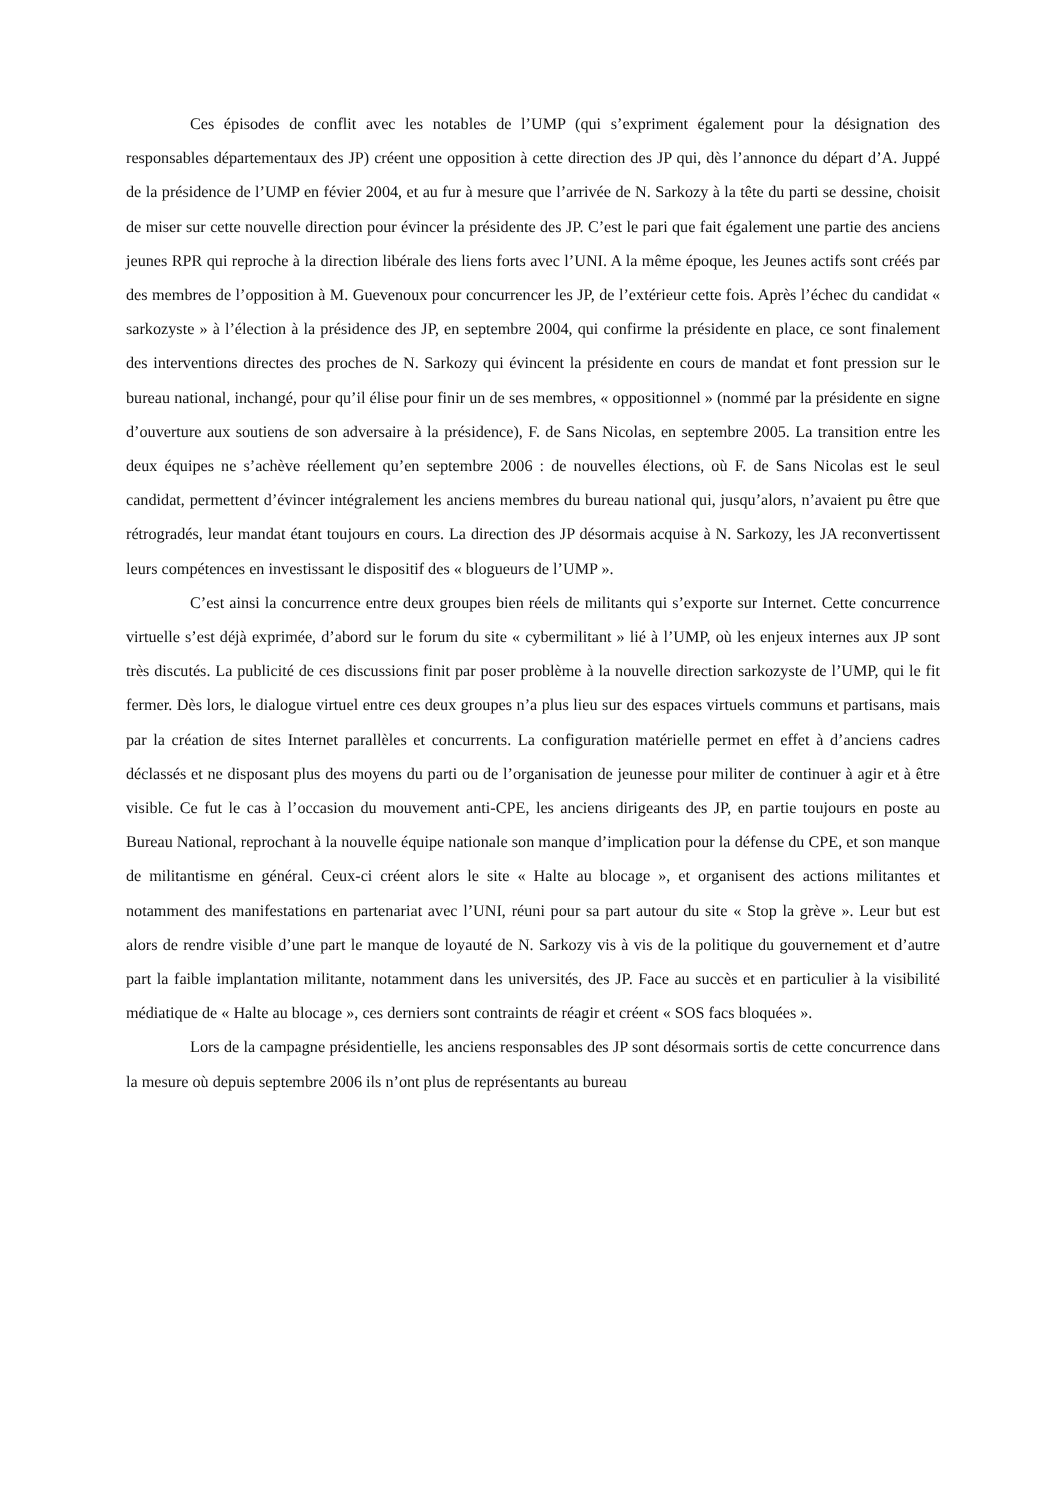Ces épisodes de conflit avec les notables de l’UMP (qui s’expriment également pour la désignation des responsables départementaux des JP) créent une opposition à cette direction des JP qui, dès l’annonce du départ d’A. Juppé de la présidence de l’UMP en févier 2004, et au fur à mesure que l’arrivée de N. Sarkozy à la tête du parti se dessine, choisit de miser sur cette nouvelle direction pour évincer la présidente des JP. C’est le pari que fait également une partie des anciens jeunes RPR qui reproche à la direction libérale des liens forts avec l’UNI. A la même époque, les Jeunes actifs sont créés par des membres de l’opposition à M. Guevenoux pour concurrencer les JP, de l’extérieur cette fois. Après l’échec du candidat « sarkozyste » à l’élection à la présidence des JP, en septembre 2004, qui confirme la présidente en place, ce sont finalement des interventions directes des proches de N. Sarkozy qui évincent la présidente en cours de mandat et font pression sur le bureau national, inchangé, pour qu’il élise pour finir un de ses membres, « oppositionnel » (nommé par la présidente en signe d’ouverture aux soutiens de son adversaire à la présidence), F. de Sans Nicolas, en septembre 2005. La transition entre les deux équipes ne s’achève réellement qu’en septembre 2006 : de nouvelles élections, où F. de Sans Nicolas est le seul candidat, permettent d’évincer intégralement les anciens membres du bureau national qui, jusqu’alors, n’avaient pu être que rétrogradés, leur mandat étant toujours en cours. La direction des JP désormais acquise à N. Sarkozy, les JA reconvertissent leurs compétences en investissant le dispositif des « blogueurs de l’UMP ».
C’est ainsi la concurrence entre deux groupes bien réels de militants qui s’exporte sur Internet. Cette concurrence virtuelle s’est déjà exprimée, d’abord sur le forum du site « cybermilitant » lié à l’UMP, où les enjeux internes aux JP sont très discutés. La publicité de ces discussions finit par poser problème à la nouvelle direction sarkozyste de l’UMP, qui le fit fermer. Dès lors, le dialogue virtuel entre ces deux groupes n’a plus lieu sur des espaces virtuels communs et partisans, mais par la création de sites Internet parallèles et concurrents. La configuration matérielle permet en effet à d’anciens cadres déclassés et ne disposant plus des moyens du parti ou de l’organisation de jeunesse pour militer de continuer à agir et à être visible. Ce fut le cas à l’occasion du mouvement anti-CPE, les anciens dirigeants des JP, en partie toujours en poste au Bureau National, reprochant à la nouvelle équipe nationale son manque d’implication pour la défense du CPE, et son manque de militantisme en général. Ceux-ci créent alors le site « Halte au blocage », et organisent des actions militantes et notamment des manifestations en partenariat avec l’UNI, réuni pour sa part autour du site « Stop la grève ». Leur but est alors de rendre visible d’une part le manque de loyauté de N. Sarkozy vis à vis de la politique du gouvernement et d’autre part la faible implantation militante, notamment dans les universités, des JP. Face au succès et en particulier à la visibilité médiatique de « Halte au blocage », ces derniers sont contraints de réagir et créent « SOS facs bloquées ».
Lors de la campagne présidentielle, les anciens responsables des JP sont désormais sortis de cette concurrence dans la mesure où depuis septembre 2006 ils n’ont plus de représentants au bureau